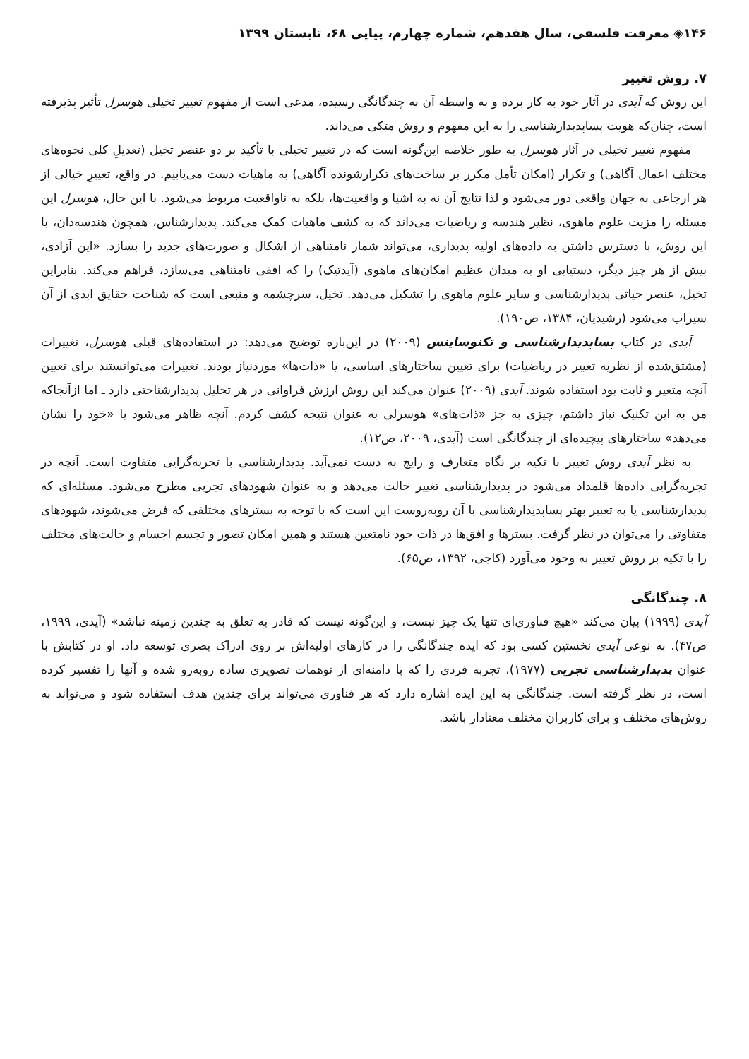۱۴۶◈ معرفت فلسفی، سال هفدهم، شماره چهارم، پیاپی ۶۸، تابستان ۱۳۹۹
۷. روش تغییر
این روش که آیدی در آثار خود به کار برده و به واسطه آن به چندگانگی رسیده، مدعی است از مفهوم تغییر تخیلی هوسرل تأثیر پذیرفته است، چنان‌که هویت پساپدیدارشناسی را به این مفهوم و روش متکی می‌داند.
مفهوم تغییر تخیلی در آثار هوسرل به طور خلاصه این‌گونه است که در تغییر تخیلی با تأکید بر دو عنصر تخیل (تعدیلِ کلی نحوه‌های مختلف اعمال آگاهی) و تکرار (امکان تأمل مکرر بر ساخت‌های تکرارشونده آگاهی) به ماهیات دست می‌یابیم. در واقع، تغییرِ خیالی از هر ارجاعی به جهان واقعی دور می‌شود و لذا نتایج آن نه به اشیا و واقعیت‌ها، بلکه به ناواقعیت مربوط می‌شود. با این حال، هوسرل این مسئله را مزیت علوم ماهوی، نظیر هندسه و ریاضیات می‌داند که به کشف ماهیات کمک می‌کند. پدیدارشناس، همچون هندسه‌دان، با این روش، با دسترس داشتن به داده‌های اولیه پدیداری، می‌تواند شمار نامتناهی از اشکال و صورت‌های جدید را بسازد. «این آزادی، بیش از هر چیز دیگر، دستیابی او به میدان عظیم امکان‌های ماهوی (آیدتیک) را که افقی نامتناهی می‌سازد، فراهم می‌کند. بنابراین تخیل، عنصر حیاتی پدیدارشناسی و سایر علوم ماهوی را تشکیل می‌دهد. تخیل، سرچشمه و منبعی است که شناخت حقایق ابدی از آن سیراب می‌شود (رشیدیان، ۱۳۸۴، ص۱۹۰).
آیدی در کتاب پساپدیدارشناسی و تکنوساینس (۲۰۰۹) در این‌باره توضیح می‌دهد: در استفاده‌های قبلی هوسرل، تغییرات (مشتق‌شده از نظریه تغییر در ریاضیات) برای تعیین ساختارهای اساسی، یا «ذات‌ها» موردنیاز بودند. تغییرات می‌توانستند برای تعیین آنچه متغیر و ثابت بود استفاده شوند. آیدی (۲۰۰۹) عنوان می‌کند این روش ارزش فراوانی در هر تحلیل پدیدارشناختی دارد ـ اما ازآنجاکه من به این تکنیک نیاز داشتم، چیزی به جز «ذات‌های» هوسرلی به عنوان نتیجه کشف کردم. آنچه ظاهر می‌شود یا «خود را نشان می‌دهد» ساختارهای پیچیده‌ای از چندگانگی است (آیدی، ۲۰۰۹، ص۱۲).
به نظر آیدی روش تغییر با تکیه بر نگاه متعارف و رایج به دست نمی‌آید. پدیدارشناسی با تجربه‌گرایی متفاوت است. آنچه در تجربه‌گرایی داده‌ها قلمداد می‌شود در پدیدارشناسی تغییر حالت می‌دهد و به عنوان شهودهای تجربی مطرح می‌شود. مسئله‌ای که پدیدارشناسی یا به تعبیر بهتر پساپدیدارشناسی با آن روبه‌روست این است که با توجه به بسترهای مختلفی که فرض می‌شوند، شهودهای متفاوتی را می‌توان در نظر گرفت. بسترها و افق‌ها در ذات خود نامتعین هستند و همین امکان تصور و تجسم اجسام و حالت‌های مختلف را با تکیه بر روش تغییر به وجود می‌آورد (کاجی، ۱۳۹۲، ص۶۵).
۸. چندگانگی
آیدی (۱۹۹۹) بیان می‌کند «هیچ فناوری‌ای تنها یک چیز نیست، و این‌گونه نیست که قادر به تعلق به چندین زمینه نباشد» (آیدی، ۱۹۹۹، ص۴۷). به نوعی آیدی نخستین کسی بود که ایده چندگانگی را در کارهای اولیه‌اش بر روی ادراک بصری توسعه داد. او در کتابش با عنوان پدیدارشناسی تجربی (۱۹۷۷)، تجربه فردی را که با دامنه‌ای از توهمات تصویری ساده روبه‌رو شده و آنها را تفسیر کرده است، در نظر گرفته است. چندگانگی به این ایده اشاره دارد که هر فناوری می‌تواند برای چندین هدف استفاده شود و می‌تواند به روش‌های مختلف و برای کاربران مختلف معنادار باشد.